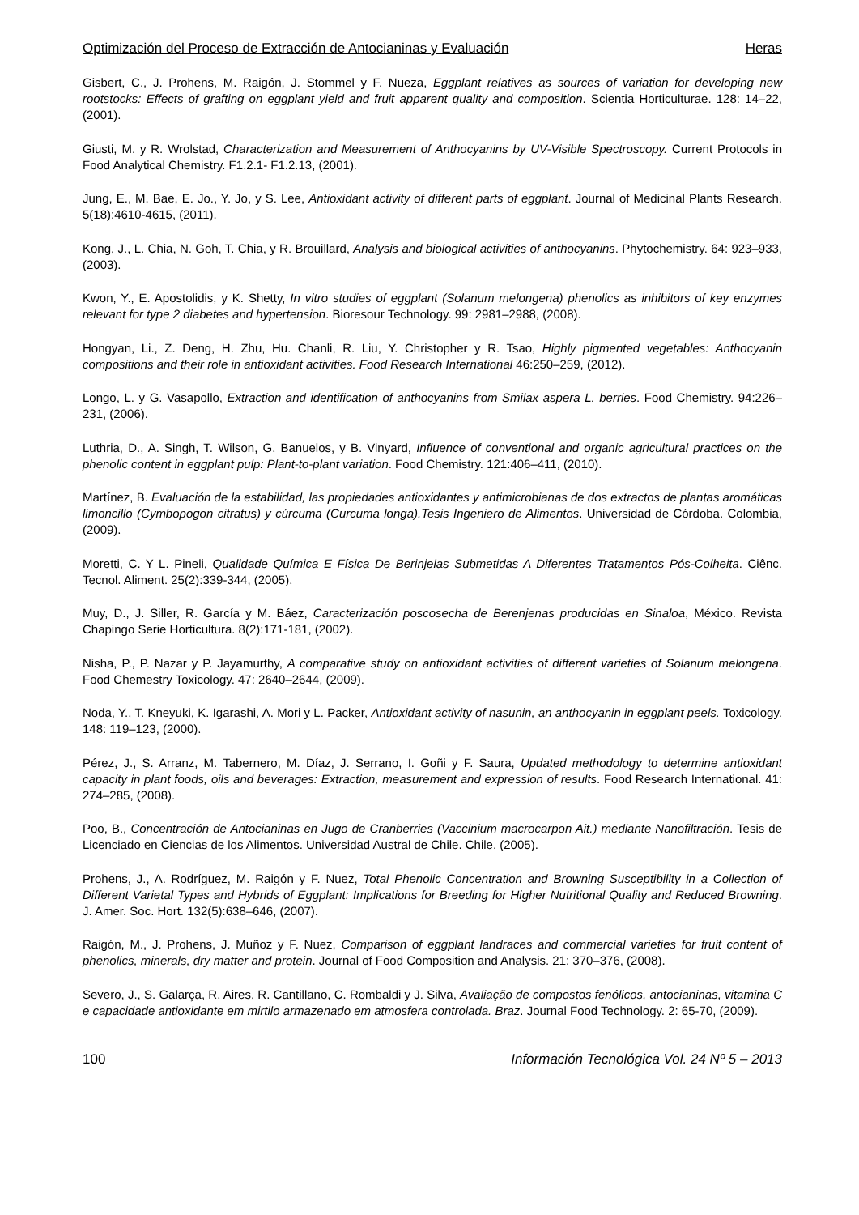Optimización del Proceso de Extracción de Antocianinas y Evaluación Heras
Gisbert, C., J. Prohens, M. Raigón, J. Stommel y F. Nueza, Eggplant relatives as sources of variation for developing new rootstocks: Effects of grafting on eggplant yield and fruit apparent quality and composition. Scientia Horticulturae. 128: 14–22, (2001).
Giusti, M. y R. Wrolstad, Characterization and Measurement of Anthocyanins by UV-Visible Spectroscopy. Current Protocols in Food Analytical Chemistry. F1.2.1- F1.2.13, (2001).
Jung, E., M. Bae, E. Jo., Y. Jo, y S. Lee, Antioxidant activity of different parts of eggplant. Journal of Medicinal Plants Research. 5(18):4610-4615, (2011).
Kong, J., L. Chia, N. Goh, T. Chia, y R. Brouillard, Analysis and biological activities of anthocyanins. Phytochemistry. 64: 923–933, (2003).
Kwon, Y., E. Apostolidis, y K. Shetty, In vitro studies of eggplant (Solanum melongena) phenolics as inhibitors of key enzymes relevant for type 2 diabetes and hypertension. Bioresour Technology. 99: 2981–2988, (2008).
Hongyan, Li., Z. Deng, H. Zhu, Hu. Chanli, R. Liu, Y. Christopher y R. Tsao, Highly pigmented vegetables: Anthocyanin compositions and their role in antioxidant activities. Food Research International 46:250–259, (2012).
Longo, L. y G. Vasapollo, Extraction and identification of anthocyanins from Smilax aspera L. berries. Food Chemistry. 94:226–231, (2006).
Luthria, D., A. Singh, T. Wilson, G. Banuelos, y B. Vinyard, Influence of conventional and organic agricultural practices on the phenolic content in eggplant pulp: Plant-to-plant variation. Food Chemistry. 121:406–411, (2010).
Martínez, B. Evaluación de la estabilidad, las propiedades antioxidantes y antimicrobianas de dos extractos de plantas aromáticas limoncillo (Cymbopogon citratus) y cúrcuma (Curcuma longa).Tesis Ingeniero de Alimentos. Universidad de Córdoba. Colombia, (2009).
Moretti, C. Y L. Pineli, Qualidade Química E Física De Berinjelas Submetidas A Diferentes Tratamentos Pós-Colheita. Ciênc. Tecnol. Aliment. 25(2):339-344, (2005).
Muy, D., J. Siller, R. García y M. Báez, Caracterización poscosecha de Berenjenas producidas en Sinaloa, México. Revista Chapingo Serie Horticultura. 8(2):171-181, (2002).
Nisha, P., P. Nazar y P. Jayamurthy, A comparative study on antioxidant activities of different varieties of Solanum melongena. Food Chemestry Toxicology. 47: 2640–2644, (2009).
Noda, Y., T. Kneyuki, K. Igarashi, A. Mori y L. Packer, Antioxidant activity of nasunin, an anthocyanin in eggplant peels. Toxicology. 148: 119–123, (2000).
Pérez, J., S. Arranz, M. Tabernero, M. Díaz, J. Serrano, I. Goñi y F. Saura, Updated methodology to determine antioxidant capacity in plant foods, oils and beverages: Extraction, measurement and expression of results. Food Research International. 41: 274–285, (2008).
Poo, B., Concentración de Antocianinas en Jugo de Cranberries (Vaccinium macrocarpon Ait.) mediante Nanofiltración. Tesis de Licenciado en Ciencias de los Alimentos. Universidad Austral de Chile. Chile. (2005).
Prohens, J., A. Rodríguez, M. Raigón y F. Nuez, Total Phenolic Concentration and Browning Susceptibility in a Collection of Different Varietal Types and Hybrids of Eggplant: Implications for Breeding for Higher Nutritional Quality and Reduced Browning. J. Amer. Soc. Hort. 132(5):638–646, (2007).
Raigón, M., J. Prohens, J. Muñoz y F. Nuez, Comparison of eggplant landraces and commercial varieties for fruit content of phenolics, minerals, dry matter and protein. Journal of Food Composition and Analysis. 21: 370–376, (2008).
Severo, J., S. Galarça, R. Aires, R. Cantillano, C. Rombaldi y J. Silva, Avaliação de compostos fenólicos, antocianinas, vitamina C e capacidade antioxidante em mirtilo armazenado em atmosfera controlada. Braz. Journal Food Technology. 2: 65-70, (2009).
100 Información Tecnológica Vol. 24 Nº 5 – 2013